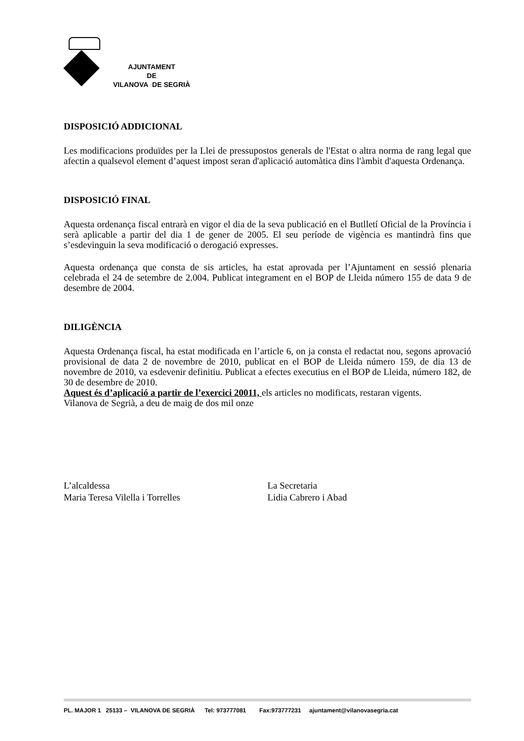AJUNTAMENT
DE
VILANOVA DE SEGRIÀ
DISPOSICIÓ ADDICIONAL
Les modificacions produïdes per la Llei de pressupostos generals de l'Estat o altra norma de rang legal que afectin a qualsevol element d’aquest impost seran d'aplicació automàtica dins l'àmbit d'aquesta Ordenança.
DISPOSICIÓ FINAL
Aquesta ordenança fiscal entrarà en vigor el dia de la seva publicació en el Butlletí Oficial de la Província i serà aplicable a partir del dia 1 de gener de 2005. El seu període de vigència es mantindrà fins que s’esdevinguin la seva modificació o derogació expresses.
Aquesta ordenança que consta de sis articles, ha estat aprovada per l’Ajuntament en sessió plenaria celebrada el 24 de setembre de 2.004. Publicat integrament en el BOP de Lleida número 155 de data 9 de desembre de 2004.
DILIGÈNCIA
Aquesta Ordenança fiscal, ha estat modificada en l’article 6, on ja consta el redactat nou, segons aprovació provisional de data 2 de novembre de 2010, publicat en el BOP de Lleida número 159, de dia 13 de novembre de 2010, va esdevenir definitiu. Publicat a efectes executius en el BOP de Lleida, número 182, de 30 de desembre de 2010.
Aquest és d’aplicació a partir de l’exercici 20011, els articles no modificats, restaran vigents.
Vilanova de Segrià, a deu de maig de dos mil onze
L’alcaldessa
Maria Teresa Vilella i Torrelles
La Secretaria
Lidia Cabrero i Abad
PL. MAJOR 1 25133 – VILANOVA DE SEGRIÀ Tel: 973777081 Fax:973777231 ajuntament@vilanovasegria.cat